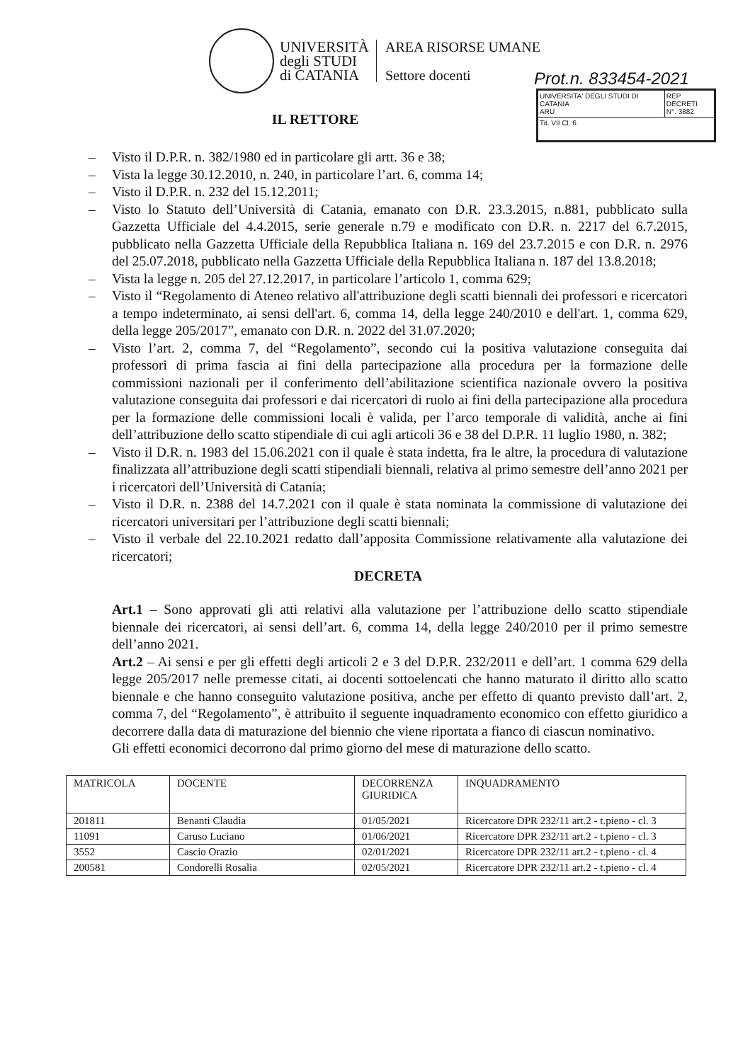UNIVERSITÀ
degli STUDI
di CATANIA
AREA RISORSE UMANE
Settore docenti
Prot.n. 833454-2021
| UNIVERSITA' DEGLI STUDI DI CATANIA ARU | REP DECRETI N°. 3882 |
| Tit. VII Cl. 6 | |
IL RETTORE
– Visto il D.P.R. n. 382/1980 ed in particolare gli artt. 36 e 38;
– Vista la legge 30.12.2010, n. 240, in particolare l’art. 6, comma 14;
– Visto il D.P.R. n. 232 del 15.12.2011;
– Visto lo Statuto dell’Università di Catania, emanato con D.R. 23.3.2015, n.881, pubblicato sulla Gazzetta Ufficiale del 4.4.2015, serie generale n.79 e modificato con D.R. n. 2217 del 6.7.2015, pubblicato nella Gazzetta Ufficiale della Repubblica Italiana n. 169 del 23.7.2015 e con D.R. n. 2976 del 25.07.2018, pubblicato nella Gazzetta Ufficiale della Repubblica Italiana n. 187 del 13.8.2018;
– Vista la legge n. 205 del 27.12.2017, in particolare l’articolo 1, comma 629;
– Visto il “Regolamento di Ateneo relativo all'attribuzione degli scatti biennali dei professori e ricercatori a tempo indeterminato, ai sensi dell'art. 6, comma 14, della legge 240/2010 e dell'art. 1, comma 629, della legge 205/2017”, emanato con D.R. n. 2022 del 31.07.2020;
– Visto l’art. 2, comma 7, del “Regolamento”, secondo cui la positiva valutazione conseguita dai professori di prima fascia ai fini della partecipazione alla procedura per la formazione delle commissioni nazionali per il conferimento dell’abilitazione scientifica nazionale ovvero la positiva valutazione conseguita dai professori e dai ricercatori di ruolo ai fini della partecipazione alla procedura per la formazione delle commissioni locali è valida, per l’arco temporale di validità, anche ai fini dell’attribuzione dello scatto stipendiale di cui agli articoli 36 e 38 del D.P.R. 11 luglio 1980, n. 382;
– Visto il D.R. n. 1983 del 15.06.2021 con il quale è stata indetta, fra le altre, la procedura di valutazione finalizzata all’attribuzione degli scatti stipendiali biennali, relativa al primo semestre dell’anno 2021 per i ricercatori dell’Università di Catania;
– Visto il D.R. n. 2388 del 14.7.2021 con il quale è stata nominata la commissione di valutazione dei ricercatori universitari per l’attribuzione degli scatti biennali;
– Visto il verbale del 22.10.2021 redatto dall’apposita Commissione relativamente alla valutazione dei ricercatori;
DECRETA
Art.1 – Sono approvati gli atti relativi alla valutazione per l’attribuzione dello scatto stipendiale biennale dei ricercatori, ai sensi dell’art. 6, comma 14, della legge 240/2010 per il primo semestre dell’anno 2021.
Art.2 – Ai sensi e per gli effetti degli articoli 2 e 3 del D.P.R. 232/2011 e dell’art. 1 comma 629 della legge 205/2017 nelle premesse citati, ai docenti sottoelencati che hanno maturato il diritto allo scatto biennale e che hanno conseguito valutazione positiva, anche per effetto di quanto previsto dall’art. 2, comma 7, del “Regolamento”, è attribuito il seguente inquadramento economico con effetto giuridico a decorrere dalla data di maturazione del biennio che viene riportata a fianco di ciascun nominativo.
Gli effetti economici decorrono dal primo giorno del mese di maturazione dello scatto.
| MATRICOLA | DOCENTE | DECORRENZA GIURIDICA | INQUADRAMENTO |
| --- | --- | --- | --- |
| 201811 | Benanti Claudia | 01/05/2021 | Ricercatore DPR 232/11 art.2 - t.pieno - cl. 3 |
| 11091 | Caruso Luciano | 01/06/2021 | Ricercatore DPR 232/11 art.2 - t.pieno - cl. 3 |
| 3552 | Cascio Orazio | 02/01/2021 | Ricercatore DPR 232/11 art.2 - t.pieno - cl. 4 |
| 200581 | Condorelli Rosalia | 02/05/2021 | Ricercatore DPR 232/11 art.2 - t.pieno - cl. 4 |